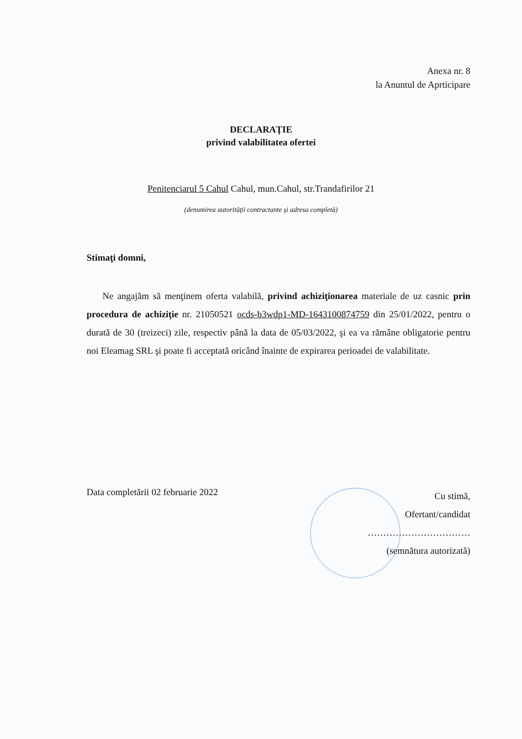Anexa nr. 8
la Anuntul de Aprticipare
DECLARAŢIE
privind valabilitatea ofertei
Penitenciarul 5 Cahul Cahul, mun.Cahul, str.Trandafirilor 21
(denumirea autorităţii contractante şi adresa completă)
Stimaţi domni,
Ne angajăm să menţinem oferta valabilă, privind achiziţionarea materiale de uz casnic prin procedura de achiziţie nr. 21050521 ocds-b3wdp1-MD-1643100874759 din 25/01/2022, pentru o durată de 30 (treizeci) zile, respectiv până la data de 05/03/2022, şi ea va rămâne obligatorie pentru noi Eleamag SRL şi poate fi acceptată oricând înainte de expirarea perioadei de valabilitate.
Data completării 02 februarie 2022
Cu stimă,
Ofertant/candidat
……………………………
(semnătura autorizată)